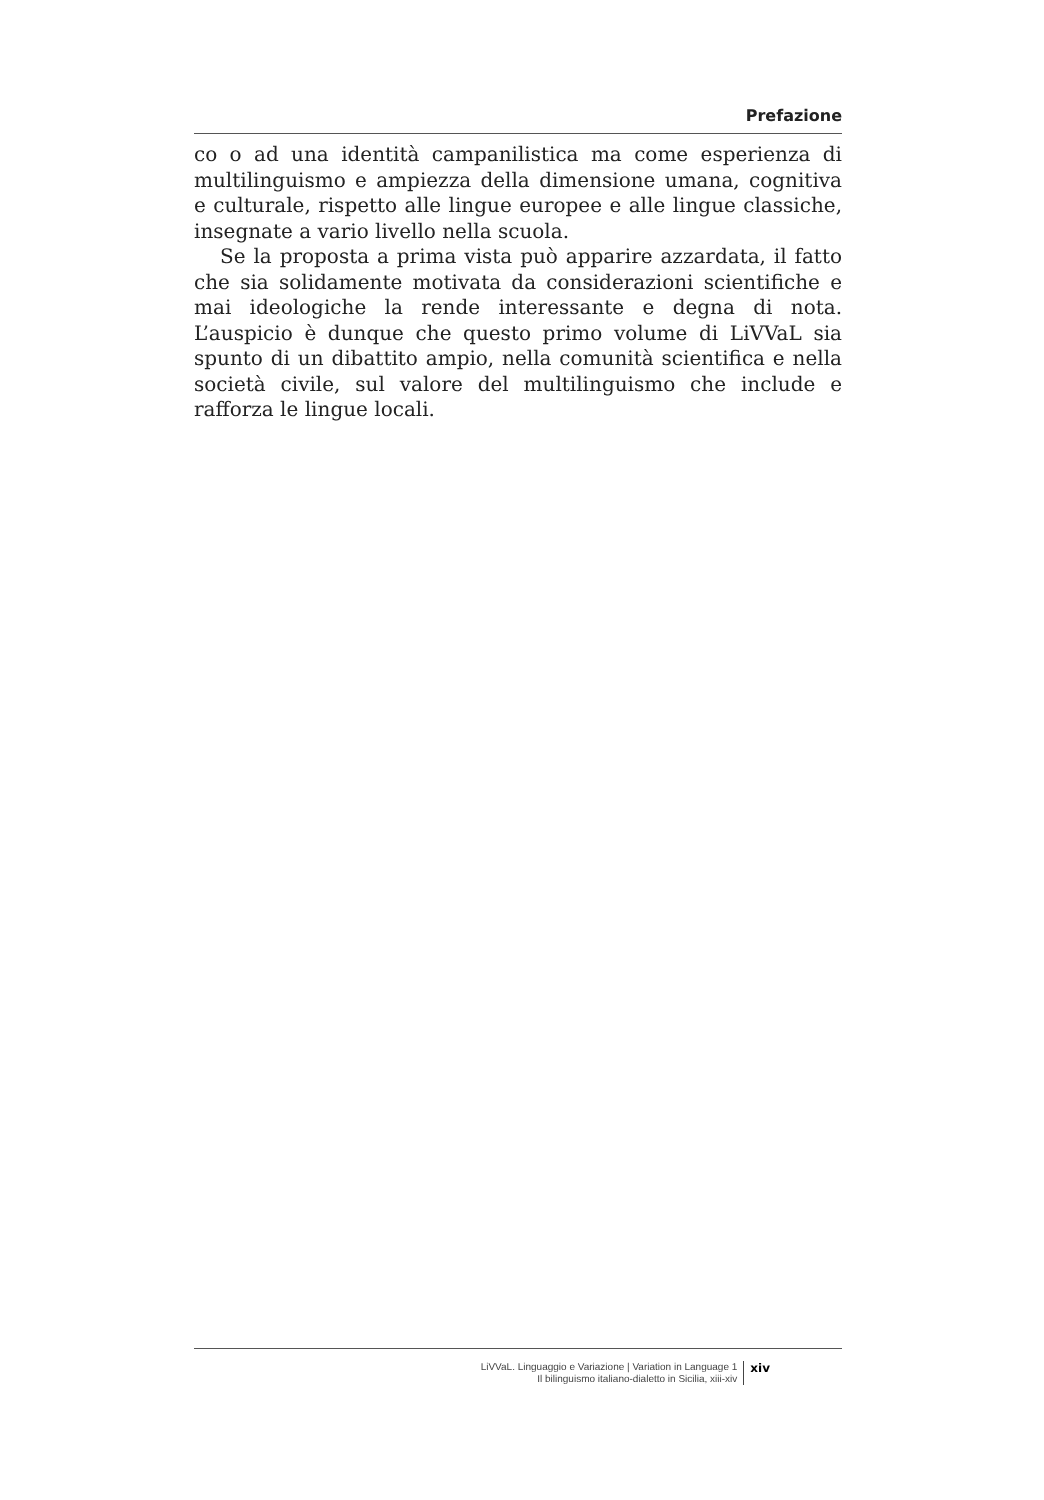Prefazione
co o ad una identità campanilistica ma come esperienza di multilinguismo e ampiezza della dimensione umana, cognitiva e culturale, rispetto alle lingue europee e alle lingue classiche, insegnate a vario livello nella scuola.
Se la proposta a prima vista può apparire azzardata, il fatto che sia solidamente motivata da considerazioni scientifiche e mai ideologiche la rende interessante e degna di nota. L’auspicio è dunque che questo primo volume di LiVVaL sia spunto di un dibattito ampio, nella comunità scientifica e nella società civile, sul valore del multilinguismo che include e rafforza le lingue locali.
LiVVaL. Linguaggio e Variazione | Variation in Language 1
Il bilinguismo italiano-dialetto in Sicilia, xiii-xiv
xiv